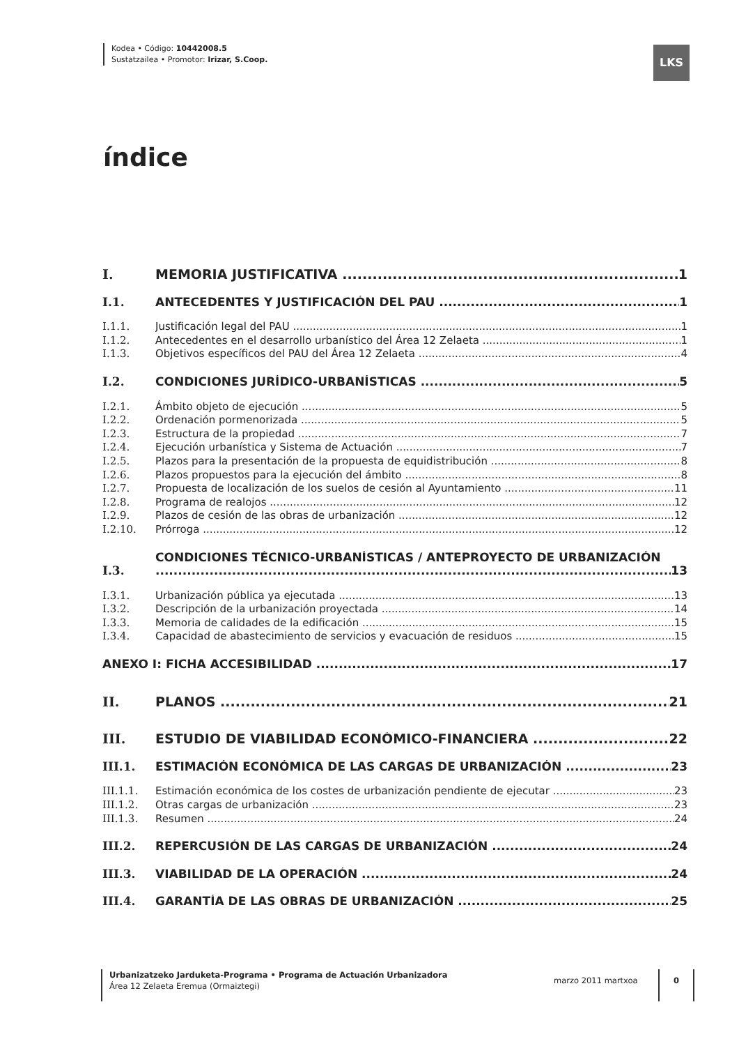Kodea • Código: 10442008.5
Sustatzailea • Promotor: Irizar, S.Coop.
LKS
índice
I. MEMORIA JUSTIFICATIVA 1
I.1. ANTECEDENTES Y JUSTIFICACIÓN DEL PAU 1
I.1.1. Justificación legal del PAU 1
I.1.2. Antecedentes en el desarrollo urbanístico del Área 12 Zelaeta 1
I.1.3. Objetivos específicos del PAU del Área 12 Zelaeta 4
I.2. CONDICIONES JURÍDICO-URBANÍSTICAS 5
I.2.1. Ámbito objeto de ejecución 5
I.2.2. Ordenación pormenorizada 5
I.2.3. Estructura de la propiedad 7
I.2.4. Ejecución urbanística y Sistema de Actuación 7
I.2.5. Plazos para la presentación de la propuesta de equidistribución 8
I.2.6. Plazos propuestos para la ejecución del ámbito 8
I.2.7. Propuesta de localización de los suelos de cesión al Ayuntamiento 11
I.2.8. Programa de realojos 12
I.2.9. Plazos de cesión de las obras de urbanización 12
I.2.10. Prórroga 12
I.3. CONDICIONES TÉCNICO-URBANÍSTICAS / ANTEPROYECTO DE URBANIZACIÓN 13
I.3.1. Urbanización pública ya ejecutada 13
I.3.2. Descripción de la urbanización proyectada 14
I.3.3. Memoria de calidades de la edificación 15
I.3.4. Capacidad de abastecimiento de servicios y evacuación de residuos 15
ANEXO I: FICHA ACCESIBILIDAD 17
II. PLANOS 21
III. ESTUDIO DE VIABILIDAD ECONÓMICO-FINANCIERA 22
III.1. ESTIMACIÓN ECONÓMICA DE LAS CARGAS DE URBANIZACIÓN 23
III.1.1. Estimación económica de los costes de urbanización pendiente de ejecutar 23
III.1.2. Otras cargas de urbanización 23
III.1.3. Resumen 24
III.2. REPERCUSIÓN DE LAS CARGAS DE URBANIZACIÓN 24
III.3. VIABILIDAD DE LA OPERACIÓN 24
III.4. GARANTÍA DE LAS OBRAS DE URBANIZACIÓN 25
Urbanizatzeko Jarduketa-Programa • Programa de Actuación Urbanizadora
Área 12 Zelaeta Eremua (Ormaiztegi)
marzo 2011 martxoa
0